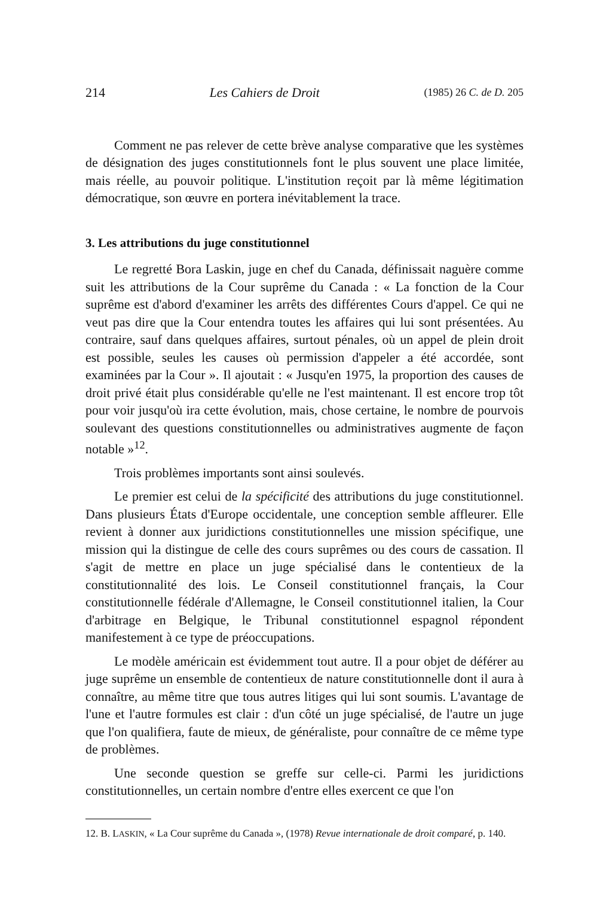214 Les Cahiers de Droit (1985) 26 C. de D. 205
Comment ne pas relever de cette brève analyse comparative que les systèmes de désignation des juges constitutionnels font le plus souvent une place limitée, mais réelle, au pouvoir politique. L'institution reçoit par là même légitimation démocratique, son œuvre en portera inévitablement la trace.
3. Les attributions du juge constitutionnel
Le regretté Bora Laskin, juge en chef du Canada, définissait naguère comme suit les attributions de la Cour suprême du Canada : « La fonction de la Cour suprême est d'abord d'examiner les arrêts des différentes Cours d'appel. Ce qui ne veut pas dire que la Cour entendra toutes les affaires qui lui sont présentées. Au contraire, sauf dans quelques affaires, surtout pénales, où un appel de plein droit est possible, seules les causes où permission d'appeler a été accordée, sont examinées par la Cour ». Il ajoutait : « Jusqu'en 1975, la proportion des causes de droit privé était plus considérable qu'elle ne l'est maintenant. Il est encore trop tôt pour voir jusqu'où ira cette évolution, mais, chose certaine, le nombre de pourvois soulevant des questions constitutionnelles ou administratives augmente de façon notable »<sup>12</sup>.
Trois problèmes importants sont ainsi soulevés.
Le premier est celui de la spécificité des attributions du juge constitutionnel. Dans plusieurs États d'Europe occidentale, une conception semble affleurer. Elle revient à donner aux juridictions constitutionnelles une mission spécifique, une mission qui la distingue de celle des cours suprêmes ou des cours de cassation. Il s'agit de mettre en place un juge spécialisé dans le contentieux de la constitutionnalité des lois. Le Conseil constitutionnel français, la Cour constitutionnelle fédérale d'Allemagne, le Conseil constitutionnel italien, la Cour d'arbitrage en Belgique, le Tribunal constitutionnel espagnol répondent manifestement à ce type de préoccupations.
Le modèle américain est évidemment tout autre. Il a pour objet de déférer au juge suprême un ensemble de contentieux de nature constitutionnelle dont il aura à connaître, au même titre que tous autres litiges qui lui sont soumis. L'avantage de l'une et l'autre formules est clair : d'un côté un juge spécialisé, de l'autre un juge que l'on qualifiera, faute de mieux, de généraliste, pour connaître de ce même type de problèmes.
Une seconde question se greffe sur celle-ci. Parmi les juridictions constitutionnelles, un certain nombre d'entre elles exercent ce que l'on
12. B. LASKIN, « La Cour suprême du Canada », (1978) Revue internationale de droit comparé, p. 140.